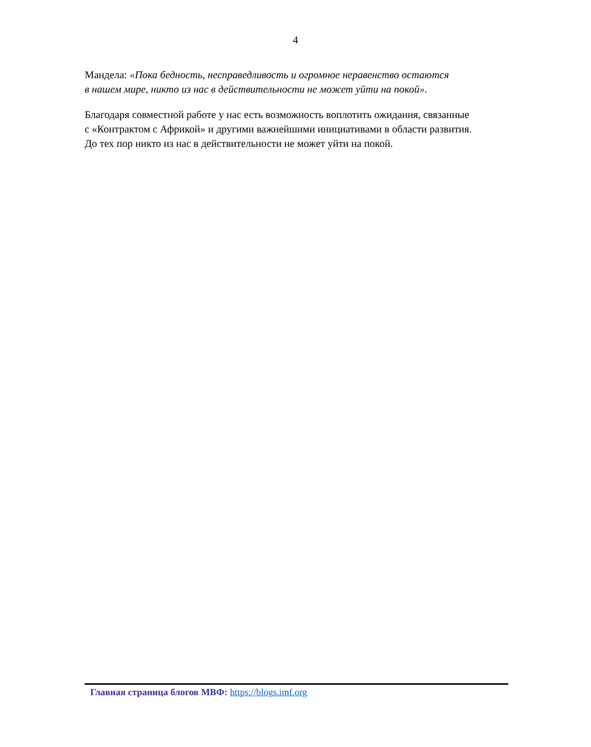4
Мандела: «Пока бедность, несправедливость и огромное неравенство остаются
в нашем мире, никто из нас в действительности не может уйти на покой».
Благодаря совместной работе у нас есть возможность воплотить ожидания, связанные
с «Контрактом с Африкой» и другими важнейшими инициативами в области развития.
До тех пор никто из нас в действительности не может уйти на покой.
Главная страница блогов МВФ: https://blogs.imf.org